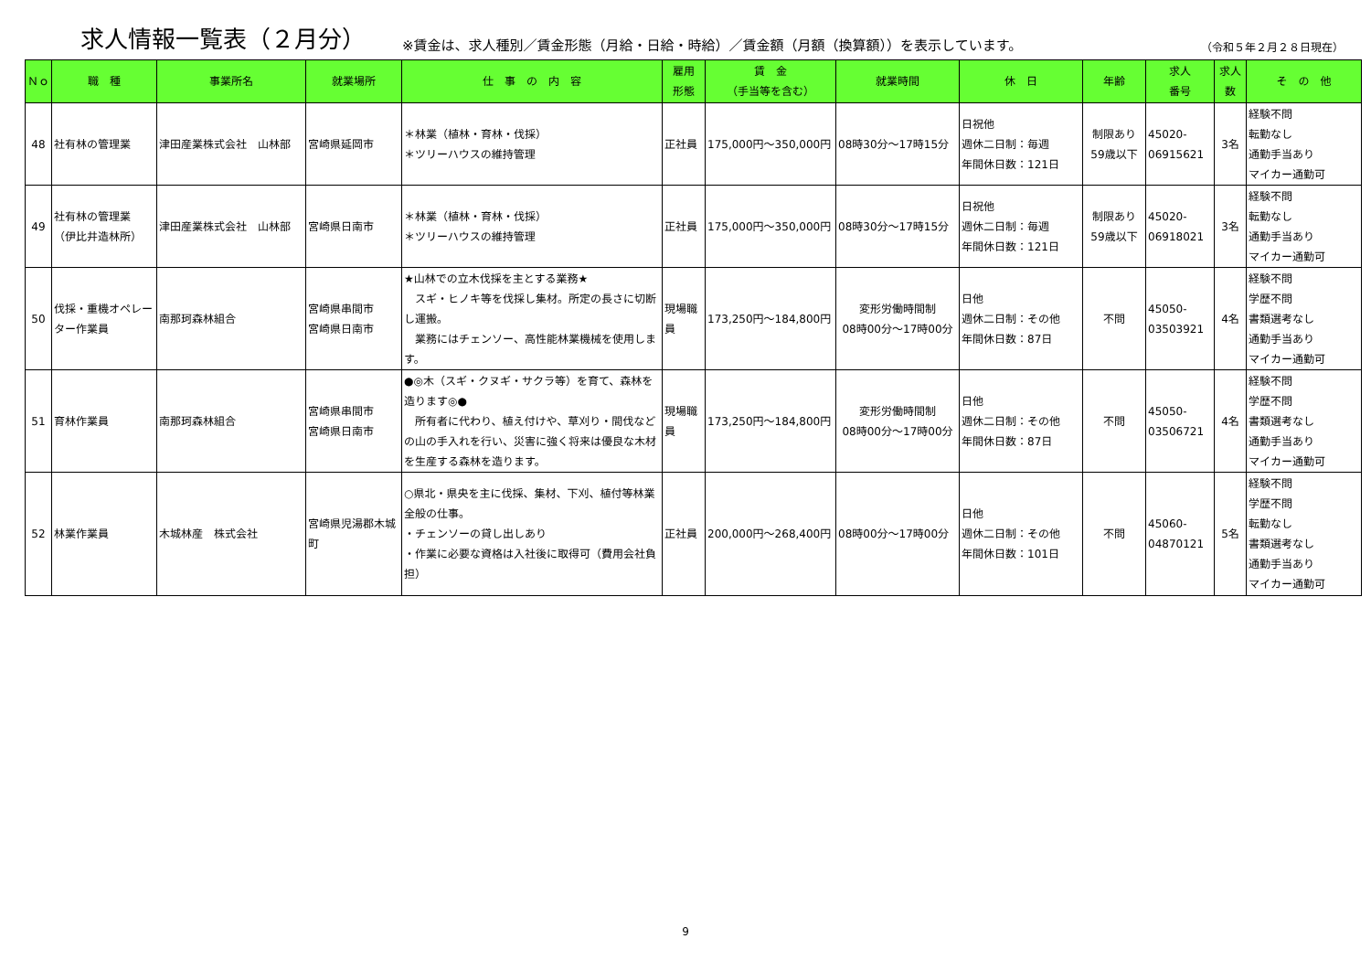求人情報一覧表（２月分）
※賃金は、求人種別／賃金形態（月給・日給・時給）／賃金額（月額（換算額））を表示しています。
（令和５年２月２８日現在）
| Ｎｏ | 職 種 | 事業所名 | 就業場所 | 仕 事 の 内 容 | 雇用 形態 | 賃 金 （手当等を含む） | 就業時間 | 休 日 | 年齢 | 求人 番号 | 求人 数 | そ の 他 |
| --- | --- | --- | --- | --- | --- | --- | --- | --- | --- | --- | --- | --- |
| 48 | 社有林の管理業 | 津田産業株式会社 山林部 | 宮崎県延岡市 | ＊林業（植林・育林・伐採） ＊ツリーハウスの維持管理 | 正社員 | 175,000円〜350,000円 | 08時30分〜17時15分 | 日祝他 週休二日制：毎週 年間休日数：121日 | 制限あり 59歳以下 | 45020- 06915621 | 3名 | 経験不問 転勤なし 通勤手当あり マイカー通勤可 |
| 49 | 社有林の管理業 （伊比井造林所） | 津田産業株式会社 山林部 | 宮崎県日南市 | ＊林業（植林・育林・伐採） ＊ツリーハウスの維持管理 | 正社員 | 175,000円〜350,000円 | 08時30分〜17時15分 | 日祝他 週休二日制：毎週 年間休日数：121日 | 制限あり 59歳以下 | 45020- 06918021 | 3名 | 経験不問 転勤なし 通勤手当あり マイカー通勤可 |
| 50 | 伐採・重機オペレーター作業員 | 南那珂森林組合 | 宮崎県串間市 宮崎県日南市 | ★山林での立木伐採を主とする業務★ スギ・ヒノキ等を伐採し集材。所定の長さに切断し運搬。 業務にはチェンソー、高性能林業機械を使用します。 | 現場職員 | 173,250円〜184,800円 | 変形労働時間制 08時00分〜17時00分 | 日他 週休二日制：その他 年間休日数：87日 | 不問 | 45050- 03503921 | 4名 | 経験不問 学歴不問 書類選考なし 通勤手当あり マイカー通勤可 |
| 51 | 育林作業員 | 南那珂森林組合 | 宮崎県串間市 宮崎県日南市 | ●◎木（スギ・クヌギ・サクラ等）を育て、森林を造ります◎● 所有者に代わり、植え付けや、草刈り・間伐などの山の手入れを行い、災害に強く将来は優良な木材を生産する森林を造ります。 | 現場職員 | 173,250円〜184,800円 | 変形労働時間制 08時00分〜17時00分 | 日他 週休二日制：その他 年間休日数：87日 | 不問 | 45050- 03506721 | 4名 | 経験不問 学歴不問 書類選考なし 通勤手当あり マイカー通勤可 |
| 52 | 林業作業員 | 木城林産 株式会社 | 宮崎県児湯郡木城町 | ○県北・県央を主に伐採、集材、下刈、植付等林業全般の仕事。 ・チェンソーの貸し出しあり ・作業に必要な資格は入社後に取得可（費用会社負担） | 正社員 | 200,000円〜268,400円 | 08時00分〜17時00分 | 日他 週休二日制：その他 年間休日数：101日 | 不問 | 45060- 04870121 | 5名 | 経験不問 学歴不問 転勤なし 書類選考なし 通勤手当あり マイカー通勤可 |
9